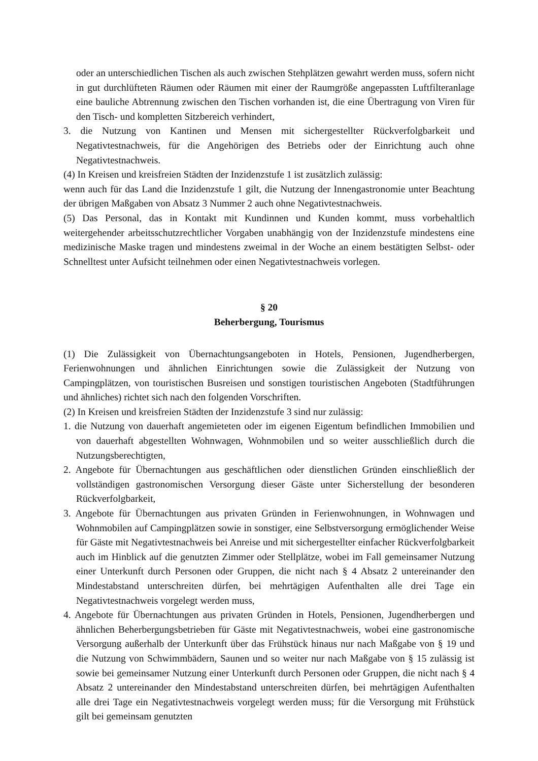oder an unterschiedlichen Tischen als auch zwischen Stehplätzen gewahrt werden muss, sofern nicht in gut durchlüfteten Räumen oder Räumen mit einer der Raumgröße angepassten Luftfilteranlage eine bauliche Abtrennung zwischen den Tischen vorhanden ist, die eine Übertragung von Viren für den Tisch- und kompletten Sitzbereich verhindert,
3. die Nutzung von Kantinen und Mensen mit sichergestellter Rückverfolgbarkeit und Negativtestnachweis, für die Angehörigen des Betriebs oder der Einrichtung auch ohne Negativtestnachweis.
(4) In Kreisen und kreisfreien Städten der Inzidenzstufe 1 ist zusätzlich zulässig:
wenn auch für das Land die Inzidenzstufe 1 gilt, die Nutzung der Innengastronomie unter Beachtung der übrigen Maßgaben von Absatz 3 Nummer 2 auch ohne Negativtestnachweis.
(5) Das Personal, das in Kontakt mit Kundinnen und Kunden kommt, muss vorbehaltlich weitergehender arbeitsschutzrechtlicher Vorgaben unabhängig von der Inzidenzstufe mindestens eine medizinische Maske tragen und mindestens zweimal in der Woche an einem bestätigten Selbst- oder Schnelltest unter Aufsicht teilnehmen oder einen Negativtestnachweis vorlegen.
§ 20
Beherbergung, Tourismus
(1) Die Zulässigkeit von Übernachtungsangeboten in Hotels, Pensionen, Jugendherbergen, Ferienwohnungen und ähnlichen Einrichtungen sowie die Zulässigkeit der Nutzung von Campingplätzen, von touristischen Busreisen und sonstigen touristischen Angeboten (Stadtführungen und ähnliches) richtet sich nach den folgenden Vorschriften.
(2) In Kreisen und kreisfreien Städten der Inzidenzstufe 3 sind nur zulässig:
1. die Nutzung von dauerhaft angemieteten oder im eigenen Eigentum befindlichen Immobilien und von dauerhaft abgestellten Wohnwagen, Wohnmobilen und so weiter ausschließlich durch die Nutzungsberechtigten,
2. Angebote für Übernachtungen aus geschäftlichen oder dienstlichen Gründen einschließlich der vollständigen gastronomischen Versorgung dieser Gäste unter Sicherstellung der besonderen Rückverfolgbarkeit,
3. Angebote für Übernachtungen aus privaten Gründen in Ferienwohnungen, in Wohnwagen und Wohnmobilen auf Campingplätzen sowie in sonstiger, eine Selbstversorgung ermöglichender Weise für Gäste mit Negativtestnachweis bei Anreise und mit sichergestellter einfacher Rückverfolgbarkeit auch im Hinblick auf die genutzten Zimmer oder Stellplätze, wobei im Fall gemeinsamer Nutzung einer Unterkunft durch Personen oder Gruppen, die nicht nach § 4 Absatz 2 untereinander den Mindestabstand unterschreiten dürfen, bei mehrtägigen Aufenthalten alle drei Tage ein Negativtestnachweis vorgelegt werden muss,
4. Angebote für Übernachtungen aus privaten Gründen in Hotels, Pensionen, Jugendherbergen und ähnlichen Beherbergungsbetrieben für Gäste mit Negativtestnachweis, wobei eine gastronomische Versorgung außerhalb der Unterkunft über das Frühstück hinaus nur nach Maßgabe von § 19 und die Nutzung von Schwimmbädern, Saunen und so weiter nur nach Maßgabe von § 15 zulässig ist sowie bei gemeinsamer Nutzung einer Unterkunft durch Personen oder Gruppen, die nicht nach § 4 Absatz 2 untereinander den Mindestabstand unterschreiten dürfen, bei mehrtägigen Aufenthalten alle drei Tage ein Negativtestnachweis vorgelegt werden muss; für die Versorgung mit Frühstück gilt bei gemeinsam genutzten